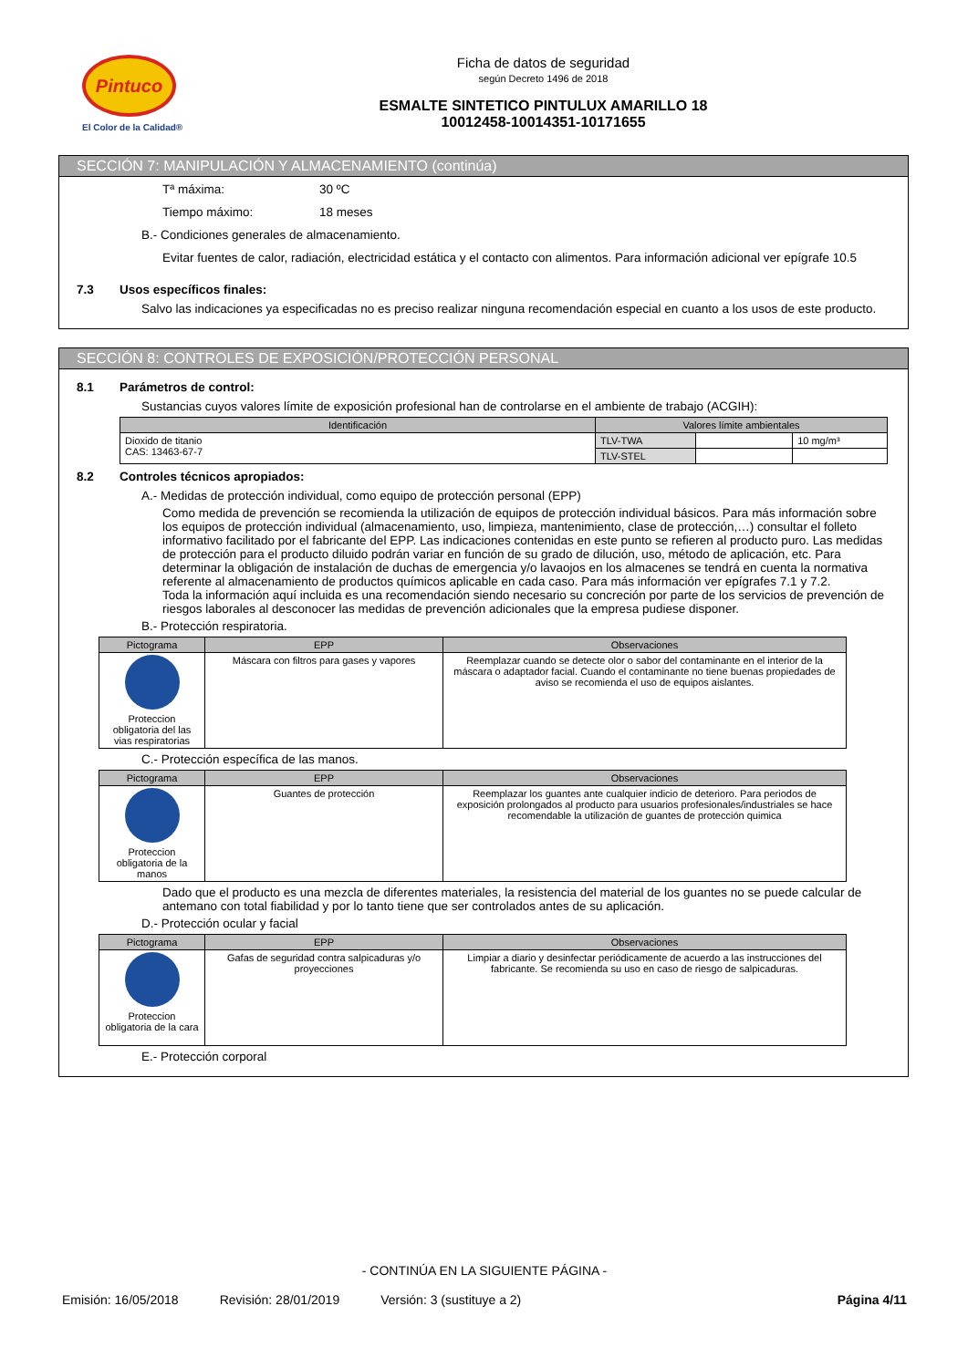Pintuco
El Color de la Calidad®
Ficha de datos de seguridad
según Decreto 1496 de 2018
ESMALTE SINTETICO PINTULUX AMARILLO 18
10012458-10014351-10171655
SECCIÓN 7: MANIPULACIÓN Y ALMACENAMIENTO (continúa)
Tª máxima: 30 ºC
Tiempo máximo: 18 meses
B.- Condiciones generales de almacenamiento.
Evitar fuentes de calor, radiación, electricidad estática y el contacto con alimentos. Para información adicional ver epígrafe 10.5
7.3 Usos específicos finales:
Salvo las indicaciones ya especificadas no es preciso realizar ninguna recomendación especial en cuanto a los usos de este producto.
SECCIÓN 8: CONTROLES DE EXPOSICIÓN/PROTECCIÓN PERSONAL
8.1 Parámetros de control:
Sustancias cuyos valores límite de exposición profesional han de controlarse en el ambiente de trabajo (ACGIH):
| Identificación | Valores límite ambientales | | |
| --- | --- | --- | --- |
| Dioxido de titanio CAS: 13463-67-7 | TLV-TWA | | 10 mg/m³ |
| | TLV-STEL | | |
8.2 Controles técnicos apropiados:
A.- Medidas de protección individual, como equipo de protección personal (EPP)
Como medida de prevención se recomienda la utilización de equipos de protección individual básicos. Para más información sobre los equipos de protección individual (almacenamiento, uso, limpieza, mantenimiento, clase de protección,…) consultar el folleto informativo facilitado por el fabricante del EPP. Las indicaciones contenidas en este punto se refieren al producto puro. Las medidas de protección para el producto diluido podrán variar en función de su grado de dilución, uso, método de aplicación, etc. Para determinar la obligación de instalación de duchas de emergencia y/o lavaojos en los almacenes se tendrá en cuenta la normativa referente al almacenamiento de productos químicos aplicable en cada caso. Para más información ver epígrafes 7.1 y 7.2.
Toda la información aquí incluida es una recomendación siendo necesario su concreción por parte de los servicios de prevención de riesgos laborales al desconocer las medidas de prevención adicionales que la empresa pudiese disponer.
B.- Protección respiratoria.
| Pictograma | EPP | Observaciones |
| --- | --- | --- |
| Proteccion obligatoria del las vias respiratorias | Máscara con filtros para gases y vapores | Reemplazar cuando se detecte olor o sabor del contaminante en el interior de la máscara o adaptador facial. Cuando el contaminante no tiene buenas propiedades de aviso se recomienda el uso de equipos aislantes. |
C.- Protección específica de las manos.
| Pictograma | EPP | Observaciones |
| --- | --- | --- |
| Proteccion obligatoria de la manos | Guantes de protección | Reemplazar los guantes ante cualquier indicio de deterioro. Para periodos de exposición prolongados al producto para usuarios profesionales/industriales se hace recomendable la utilización de guantes de protección quimica |
Dado que el producto es una mezcla de diferentes materiales, la resistencia del material de los guantes no se puede calcular de antemano con total fiabilidad y por lo tanto tiene que ser controlados antes de su aplicación.
D.- Protección ocular y facial
| Pictograma | EPP | Observaciones |
| --- | --- | --- |
| Proteccion obligatoria de la cara | Gafas de seguridad contra salpicaduras y/o proyecciones | Limpiar a diario y desinfectar periódicamente de acuerdo a las instrucciones del fabricante. Se recomienda su uso en caso de riesgo de salpicaduras. |
E.- Protección corporal
- CONTINÚA EN LA SIGUIENTE PÁGINA -
Emisión: 16/05/2018 Revisión: 28/01/2019 Versión: 3 (sustituye a 2) Página 4/11